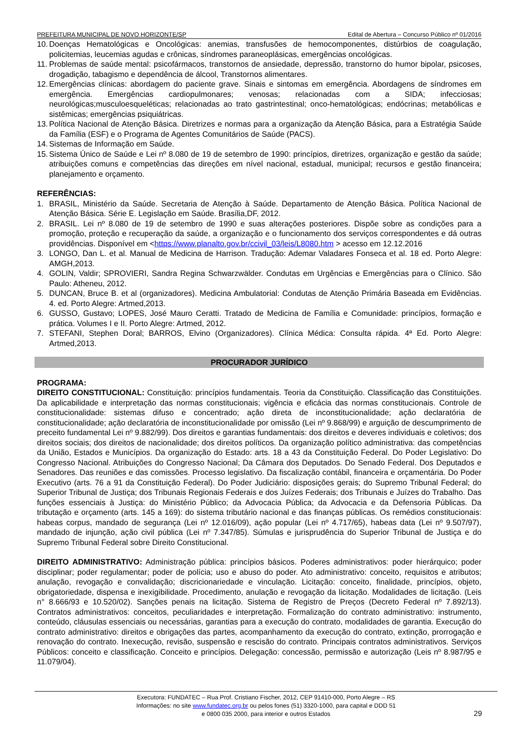PREFEITURA MUNICIPAL DE NOVO HORIZONTE/SP Edital de Abertura – Concurso Público nº 01/2016
10. Doenças Hematológicas e Oncológicas: anemias, transfusões de hemocomponentes, distúrbios de coagulação, policitemias, leucemias agudas e crônicas, síndromes paraneoplásicas, emergências oncológicas.
11. Problemas de saúde mental: psicofármacos, transtornos de ansiedade, depressão, transtorno do humor bipolar, psicoses, drogadição, tabagismo e dependência de álcool, Transtornos alimentares.
12. Emergências clínicas: abordagem do paciente grave. Sinais e sintomas em emergência. Abordagens de síndromes em emergência. Emergências cardiopulmonares; venosas; relacionadas com a SIDA; infecciosas; neurológicas;musculoesqueléticas; relacionadas ao trato gastrintestinal; onco-hematológicas; endócrinas; metabólicas e sistêmicas; emergências psiquiátricas.
13. Política Nacional de Atenção Básica. Diretrizes e normas para a organização da Atenção Básica, para a Estratégia Saúde da Família (ESF) e o Programa de Agentes Comunitários de Saúde (PACS).
14. Sistemas de Informação em Saúde.
15. Sistema Único de Saúde e Lei nº 8.080 de 19 de setembro de 1990: princípios, diretrizes, organização e gestão da saúde; atribuições comuns e competências das direções em nível nacional, estadual, municipal; recursos e gestão financeira; planejamento e orçamento.
REFERÊNCIAS:
1. BRASIL, Ministério da Saúde. Secretaria de Atenção à Saúde. Departamento de Atenção Básica. Política Nacional de Atenção Básica. Série E. Legislação em Saúde. Brasília,DF, 2012.
2. BRASIL. Lei nº 8.080 de 19 de setembro de 1990 e suas alterações posteriores. Dispõe sobre as condições para a promoção, proteção e recuperação da saúde, a organização e o funcionamento dos serviços correspondentes e dá outras providências. Disponível em <https://www.planalto.gov.br/ccivil_03/leis/L8080.htm > acesso em 12.12.2016
3. LONGO, Dan L. et al. Manual de Medicina de Harrison. Tradução: Ademar Valadares Fonseca et al. 18 ed. Porto Alegre: AMGH,2013.
4. GOLIN, Valdir; SPROVIERI, Sandra Regina Schwarzwälder. Condutas em Urgências e Emergências para o Clínico. São Paulo: Atheneu, 2012.
5. DUNCAN, Bruce B. et al (organizadores). Medicina Ambulatorial: Condutas de Atenção Primária Baseada em Evidências. 4. ed. Porto Alegre: Artmed,2013.
6. GUSSO, Gustavo; LOPES, José Mauro Ceratti. Tratado de Medicina de Família e Comunidade: princípios, formação e prática. Volumes I e II. Porto Alegre: Artmed, 2012.
7. STEFANI, Stephen Doral; BARROS, Elvino (Organizadores). Clínica Médica: Consulta rápida. 4ª Ed. Porto Alegre: Artmed,2013.
PROCURADOR JURÍDICO
PROGRAMA:
DIREITO CONSTITUCIONAL: Constituição: princípios fundamentais. Teoria da Constituição. Classificação das Constituições. Da aplicabilidade e interpretação das normas constitucionais; vigência e eficácia das normas constitucionais. Controle de constitucionalidade: sistemas difuso e concentrado; ação direta de inconstitucionalidade; ação declaratória de constitucionalidade; ação declaratória de inconstitucionalidade por omissão (Lei nº 9.868/99) e arguição de descumprimento de preceito fundamental Lei nº 9.882/99). Dos direitos e garantias fundamentais: dos direitos e deveres individuais e coletivos; dos direitos sociais; dos direitos de nacionalidade; dos direitos políticos. Da organização político administrativa: das competências da União, Estados e Municípios. Da organização do Estado: arts. 18 a 43 da Constituição Federal. Do Poder Legislativo: Do Congresso Nacional. Atribuições do Congresso Nacional; Da Câmara dos Deputados. Do Senado Federal. Dos Deputados e Senadores. Das reuniões e das comissões. Processo legislativo. Da fiscalização contábil, financeira e orçamentária. Do Poder Executivo (arts. 76 a 91 da Constituição Federal). Do Poder Judiciário: disposições gerais; do Supremo Tribunal Federal; do Superior Tribunal de Justiça; dos Tribunais Regionais Federais e dos Juízes Federais; dos Tribunais e Juízes do Trabalho. Das funções essenciais à Justiça: do Ministério Público; da Advocacia Pública; da Advocacia e da Defensoria Públicas. Da tributação e orçamento (arts. 145 a 169): do sistema tributário nacional e das finanças públicas. Os remédios constitucionais: habeas corpus, mandado de segurança (Lei nº 12.016/09), ação popular (Lei nº 4.717/65), habeas data (Lei nº 9.507/97), mandado de injunção, ação civil pública (Lei nº 7.347/85). Súmulas e jurisprudência do Superior Tribunal de Justiça e do Supremo Tribunal Federal sobre Direito Constitucional.
DIREITO ADMINISTRATIVO: Administração pública: princípios básicos. Poderes administrativos: poder hierárquico; poder disciplinar; poder regulamentar; poder de polícia; uso e abuso do poder. Ato administrativo: conceito, requisitos e atributos; anulação, revogação e convalidação; discricionariedade e vinculação. Licitação: conceito, finalidade, princípios, objeto, obrigatoriedade, dispensa e inexigibilidade. Procedimento, anulação e revogação da licitação. Modalidades de licitação. (Leis n° 8.666/93 e 10.520/02). Sanções penais na licitação. Sistema de Registro de Preços (Decreto Federal nº 7.892/13). Contratos administrativos: conceitos, peculiaridades e interpretação. Formalização do contrato administrativo: instrumento, conteúdo, cláusulas essenciais ou necessárias, garantias para a execução do contrato, modalidades de garantia. Execução do contrato administrativo: direitos e obrigações das partes, acompanhamento da execução do contrato, extinção, prorrogação e renovação do contrato. Inexecução, revisão, suspensão e rescisão do contrato. Principais contratos administrativos. Serviços Públicos: conceito e classificação. Conceito e princípios. Delegação: concessão, permissão e autorização (Leis nº 8.987/95 e 11.079/04).
Executora: FUNDATEC – Rua Prof. Cristiano Fischer, 2012, CEP 91410-000, Porto Alegre – RS
Informações: no site www.fundatec.org.br ou pelos fones (51) 3320-1000, para capital e DDD 51
e 0800 035 2000, para interior e outros Estados
29